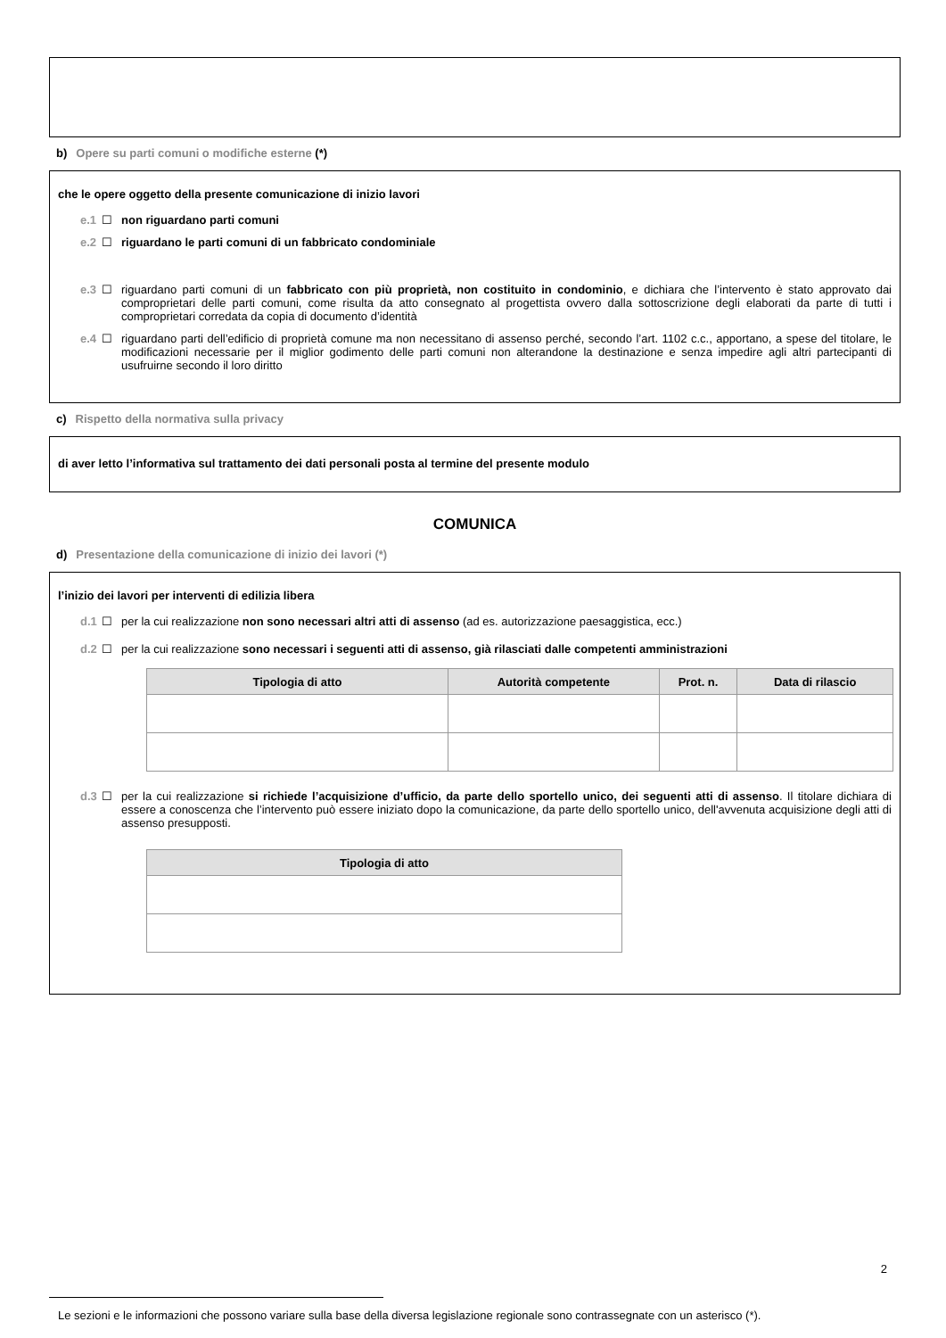b) Opere su parti comuni o modifiche esterne (*)
che le opere oggetto della presente comunicazione di inizio lavori
e.1 ☐ non riguardano parti comuni
e.2 ☐ riguardano le parti comuni di un fabbricato condominiale
e.3 ☐ riguardano parti comuni di un fabbricato con più proprietà, non costituito in condominio, e dichiara che l’intervento è stato approvato dai comproprietari delle parti comuni, come risulta da atto consegnato al progettista ovvero dalla sottoscrizione degli elaborati da parte di tutti i comproprietari corredata da copia di documento d’identità
e.4 ☐ riguardano parti dell’edificio di proprietà comune ma non necessitano di assenso perché, secondo l’art. 1102 c.c., apportano, a spese del titolare, le modificazioni necessarie per il miglior godimento delle parti comuni non alterandone la destinazione e senza impedire agli altri partecipanti di usufruirne secondo il loro diritto
c) Rispetto della normativa sulla privacy
di aver letto l’informativa sul trattamento dei dati personali posta al termine del presente modulo
COMUNICA
d) Presentazione della comunicazione di inizio dei lavori (*)
l’inizio dei lavori per interventi di edilizia libera
d.1 ☐ per la cui realizzazione non sono necessari altri atti di assenso (ad es. autorizzazione paesaggistica, ecc.)
d.2 ☐ per la cui realizzazione sono necessari i seguenti atti di assenso, già rilasciati dalle competenti amministrazioni
| Tipologia di atto | Autorità competente | Prot. n. | Data di rilascio |
| --- | --- | --- | --- |
d.3 ☐ per la cui realizzazione si richiede l’acquisizione d’ufficio, da parte dello sportello unico, dei seguenti atti di assenso. Il titolare dichiara di essere a conoscenza che l’intervento può essere iniziato dopo la comunicazione, da parte dello sportello unico, dell'avvenuta acquisizione degli atti di assenso presupposti.
| Tipologia di atto |
| --- |
2
Le sezioni e le informazioni che possono variare sulla base della diversa legislazione regionale sono contrassegnate con un asterisco (*).